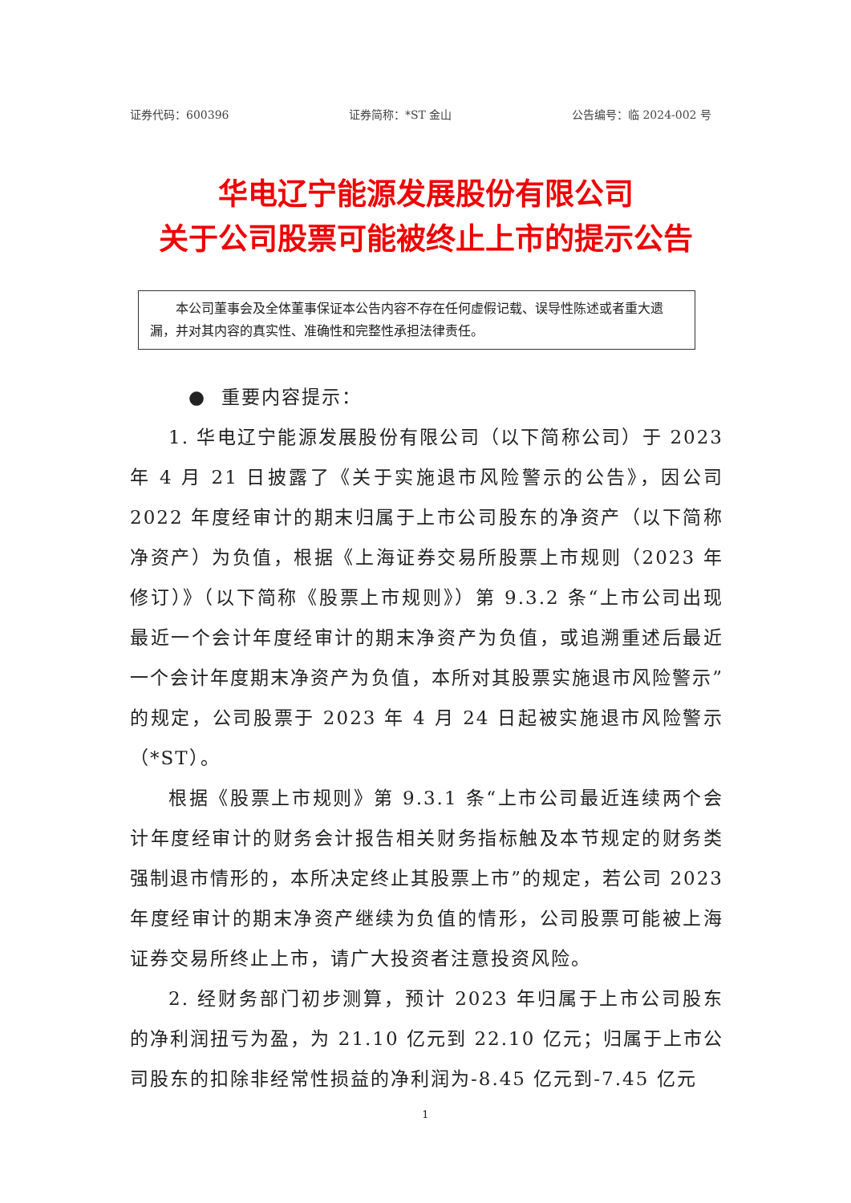证券代码：600396 证券简称：*ST 金山 公告编号：临 2024-002 号
华电辽宁能源发展股份有限公司
关于公司股票可能被终止上市的提示公告
  本公司董事会及全体董事保证本公告内容不存在任何虚假记载、误导性陈述或者重大遗漏，并对其内容的真实性、准确性和完整性承担法律责任。
 ● 重要内容提示：
1. 华电辽宁能源发展股份有限公司（以下简称公司）于 2023 年 4 月 21 日披露了《关于实施退市风险警示的公告》，因公司 2022 年度经审计的期末归属于上市公司股东的净资产（以下简称净资产）为负值，根据《上海证券交易所股票上市规则（2023 年修订）》（以下简称《股票上市规则》）第 9.3.2 条“上市公司出现最近一个会计年度经审计的期末净资产为负值，或追溯重述后最近一个会计年度期末净资产为负值，本所对其股票实施退市风险警示”的规定，公司股票于 2023 年 4 月 24 日起被实施退市风险警示（*ST）。
根据《股票上市规则》第 9.3.1 条“上市公司最近连续两个会计年度经审计的财务会计报告相关财务指标触及本节规定的财务类强制退市情形的，本所决定终止其股票上市”的规定，若公司 2023 年度经审计的期末净资产继续为负值的情形，公司股票可能被上海证券交易所终止上市，请广大投资者注意投资风险。
2. 经财务部门初步测算，预计 2023 年归属于上市公司股东的净利润扭亏为盈，为 21.10 亿元到 22.10 亿元；归属于上市公司股东的扣除非经常性损益的净利润为-8.45 亿元到-7.45 亿元
1